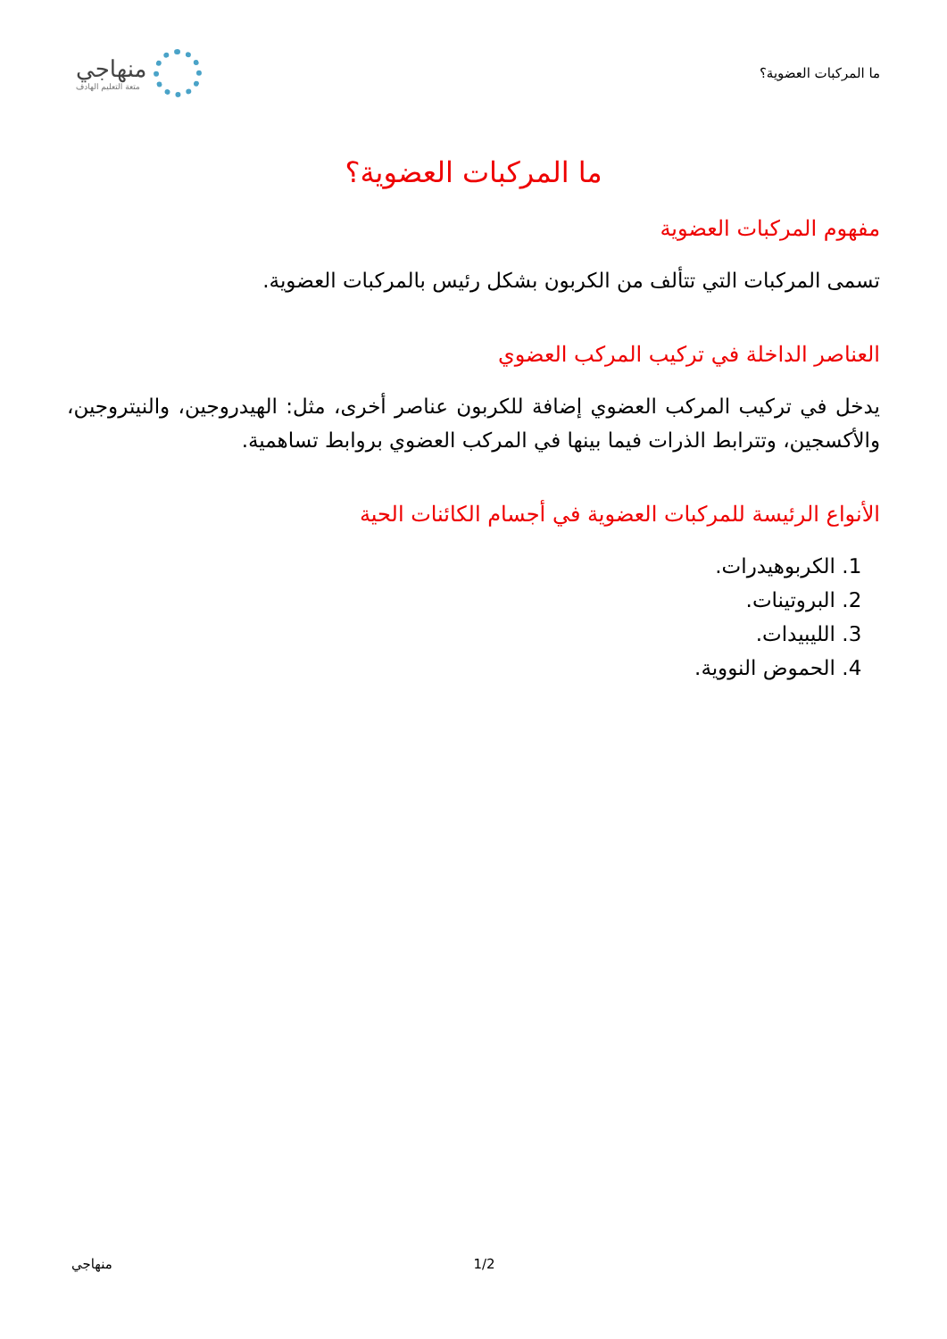ما المركبات العضوية؟
منهاجي
متعة التعليم الهادف
ما المركبات العضوية؟
مفهوم المركبات العضوية
تسمى المركبات التي تتألف من الكربون بشكل رئيس بالمركبات العضوية.
العناصر الداخلة في تركيب المركب العضوي
يدخل في تركيب المركب العضوي إضافة للكربون عناصر أخرى، مثل: الهيدروجين، والنيتروجين، والأكسجين، وتترابط الذرات فيما بينها في المركب العضوي بروابط تساهمية.
الأنواع الرئيسة للمركبات العضوية في أجسام الكائنات الحية
1. الكربوهيدرات.
2. البروتينات.
3. الليبيدات.
4. الحموض النووية.
منهاجي 1/2